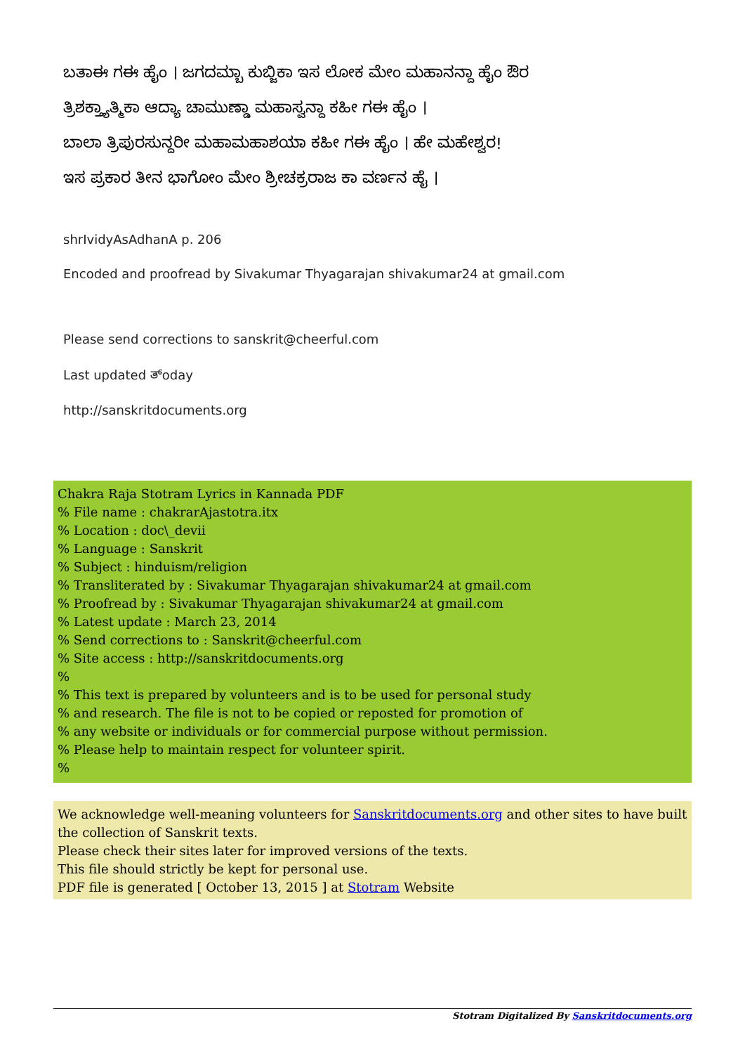ಬತಾಈ ಗಈ ಹೈಂ । ಜಗದಮ್ಬಾ ಕುಬ್ಜಿಕಾ ಇಸ ಲೋಕ ಮೇಂ ಮಹಾನನ್ದಾ ಹೈಂ ಔರ
ತ್ರಿಶಕ್ತ್ಯಾತ್ಮಿಕಾ ಆದ್ಯಾ ಚಾಮುಣ್ಡಾ ಮಹಾಸ್ವನ್ದಾ ಕಹೀ ಗಈ ಹೈಂ ।
ಬಾಲಾ ತ್ರಿಪುರಸುನ್ದರೀ ಮಹಾಮಹಾಶಯಾ ಕಹೀ ಗಈ ಹೈಂ । ಹೇ ಮಹೇಶ್ವರ!
ಇಸ ಪ್ರಕಾರ ತೀನ ಭಾಗೋಂ ಮೇಂ ಶ್ರೀಚಕ್ರರಾಜ ಕಾ ವರ್ಣನ ಹೈ ।
shrIvidyAsAdhanA p. 206
Encoded and proofread by Sivakumar Thyagarajan shivakumar24 at gmail.com
Please send corrections to sanskrit@cheerful.com
Last updated ತ್oday
http://sanskritdocuments.org
Chakra Raja Stotram Lyrics in Kannada PDF
% File name : chakrarAjastotra.itx
% Location : doc\_devii
% Language : Sanskrit
% Subject : hinduism/religion
% Transliterated by : Sivakumar Thyagarajan shivakumar24 at gmail.com
% Proofread by : Sivakumar Thyagarajan shivakumar24 at gmail.com
% Latest update : March 23, 2014
% Send corrections to : Sanskrit@cheerful.com
% Site access : http://sanskritdocuments.org
%
% This text is prepared by volunteers and is to be used for personal study
% and research. The file is not to be copied or reposted for promotion of
% any website or individuals or for commercial purpose without permission.
% Please help to maintain respect for volunteer spirit.
%
We acknowledge well-meaning volunteers for Sanskritdocuments.org and other sites to have built the collection of Sanskrit texts.
Please check their sites later for improved versions of the texts.
This file should strictly be kept for personal use.
PDF file is generated [ October 13, 2015 ] at Stotram Website
Stotram Digitalized By Sanskritdocuments.org